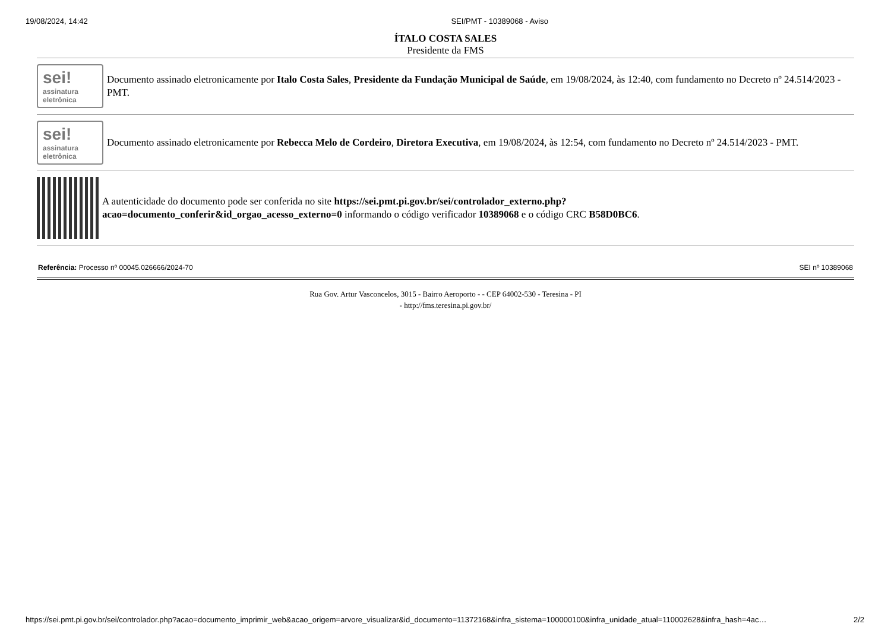19/08/2024, 14:42 SEI/PMT - 10389068 - Aviso
ÍTALO COSTA SALES
Presidente da FMS
sei!
assinatura
eletrônica
Documento assinado eletronicamente por Italo Costa Sales, Presidente da Fundação Municipal de Saúde, em 19/08/2024, às 12:40, com fundamento no Decreto nº 24.514/2023 - PMT.
sei!
assinatura
eletrônica
Documento assinado eletronicamente por Rebecca Melo de Cordeiro, Diretora Executiva, em 19/08/2024, às 12:54, com fundamento no Decreto nº 24.514/2023 - PMT.
A autenticidade do documento pode ser conferida no site https://sei.pmt.pi.gov.br/sei/controlador_externo.php?
acao=documento_conferir&id_orgao_acesso_externo=0 informando o código verificador 10389068 e o código CRC B58D0BC6.
Referência: Processo nº 00045.026666/2024-70 SEI nº 10389068
Rua Gov. Artur Vasconcelos, 3015 - Bairro Aeroporto - - CEP 64002-530 - Teresina - PI
- http://fms.teresina.pi.gov.br/
https://sei.pmt.pi.gov.br/sei/controlador.php?acao=documento_imprimir_web&acao_origem=arvore_visualizar&id_documento=11372168&infra_sistema=100000100&infra_unidade_atual=110002628&infra_hash=4ac… 2/2